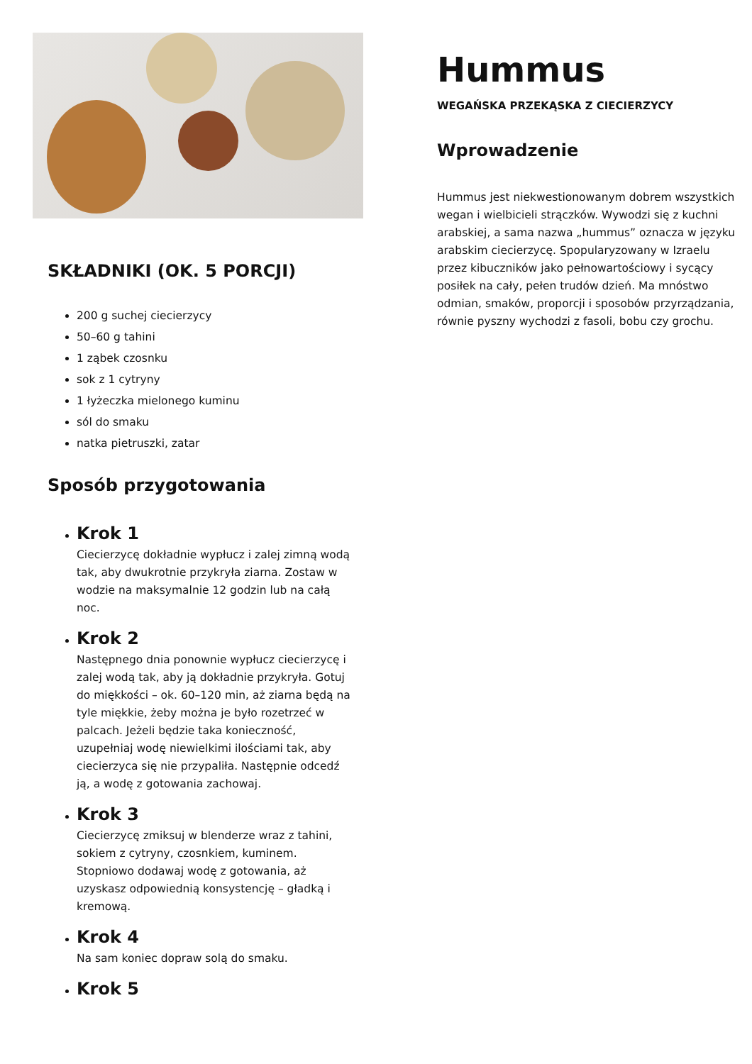SKŁADNIKI (OK. 5 PORCJI)
200 g suchej ciecierzycy
50–60 g tahini
1 ząbek czosnku
sok z 1 cytryny
1 łyżeczka mielonego kuminu
sól do smaku
natka pietruszki, zatar
Sposób przygotowania
Krok 1
Ciecierzycę dokładnie wypłucz i zalej zimną wodą tak, aby dwukrotnie przykryła ziarna. Zostaw w wodzie na maksymalnie 12 godzin lub na całą noc.
Krok 2
Następnego dnia ponownie wypłucz ciecierzycę i zalej wodą tak, aby ją dokładnie przykryła. Gotuj do miękkości – ok. 60–120 min, aż ziarna będą na tyle miękkie, żeby można je było rozetrzeć w palcach. Jeżeli będzie taka konieczność, uzupełniaj wodę niewielkimi ilościami tak, aby ciecierzyca się nie przypaliła. Następnie odcedź ją, a wodę z gotowania zachowaj.
Krok 3
Ciecierzycę zmiksuj w blenderze wraz z tahini, sokiem z cytryny, czosnkiem, kuminem. Stopniowo dodawaj wodę z gotowania, aż uzyskasz odpowiednią konsystencję – gładką i kremową.
Krok 4
Na sam koniec dopraw solą do smaku.
Krok 5
Hummus
WEGAŃSKA PRZEKĄSKA Z CIECIERZYCY
Wprowadzenie
Hummus jest niekwestionowanym dobrem wszystkich wegan i wielbicieli strączków. Wywodzi się z kuchni arabskiej, a sama nazwa „hummus” oznacza w języku arabskim ciecierzycę. Spopularyzowany w Izraelu przez kibuczników jako pełnowartościowy i sycący posiłek na cały, pełen trudów dzień. Ma mnóstwo odmian, smaków, proporcji i sposobów przyrządzania, równie pyszny wychodzi z fasoli, bobu czy grochu.